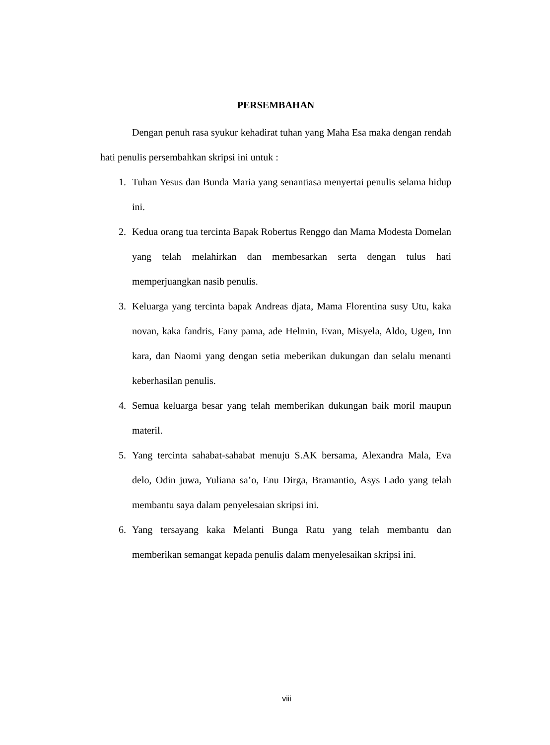PERSEMBAHAN
Dengan penuh rasa syukur kehadirat tuhan yang Maha Esa maka dengan rendah hati penulis persembahkan skripsi ini untuk :
1. Tuhan Yesus dan Bunda Maria yang senantiasa menyertai penulis selama hidup ini.
2. Kedua orang tua tercinta Bapak Robertus Renggo dan Mama Modesta Domelan yang telah melahirkan dan membesarkan serta dengan tulus hati memperjuangkan nasib penulis.
3. Keluarga yang tercinta bapak Andreas djata, Mama Florentina susy Utu, kaka novan, kaka fandris, Fany pama, ade Helmin, Evan, Misyela, Aldo, Ugen, Inn kara, dan Naomi yang dengan setia meberikan dukungan dan selalu menanti keberhasilan penulis.
4. Semua keluarga besar yang telah memberikan dukungan baik moril maupun materil.
5. Yang tercinta sahabat-sahabat menuju S.AK bersama, Alexandra Mala, Eva delo, Odin juwa, Yuliana sa’o, Enu Dirga, Bramantio, Asys Lado yang telah membantu saya dalam penyelesaian skripsi ini.
6. Yang tersayang kaka Melanti Bunga Ratu yang telah membantu dan memberikan semangat kepada penulis dalam menyelesaikan skripsi ini.
viii